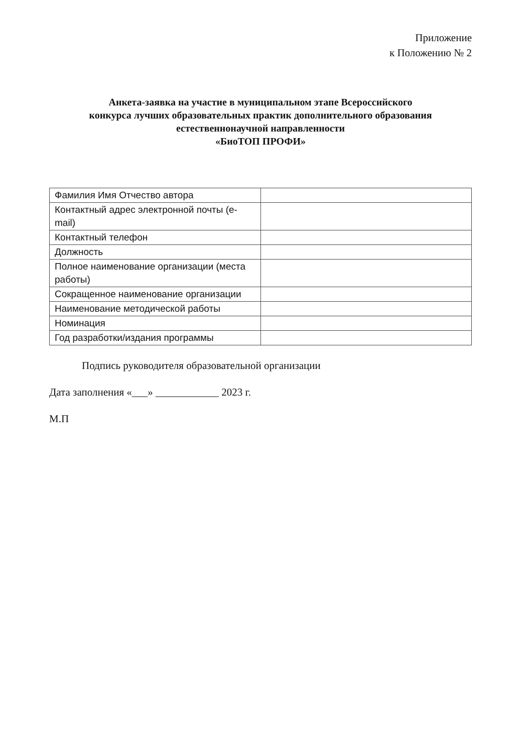Приложение
к Положению № 2
Анкета-заявка на участие в муниципальном этапе Всероссийского
конкурса лучших образовательных практик дополнительного образования
естественнонаучной направленности
«БиоТОП ПРОФИ»
| Фамилия Имя Отчество автора | |
| Контактный адрес электронной почты (e-mail) | |
| Контактный телефон | |
| Должность | |
| Полное наименование организации (места работы) | |
| Сокращенное наименование организации | |
| Наименование методической работы | |
| Номинация | |
| Год разработки/издания программы | |
Подпись руководителя образовательной организации
Дата заполнения «___» ____________ 2023 г.
М.П